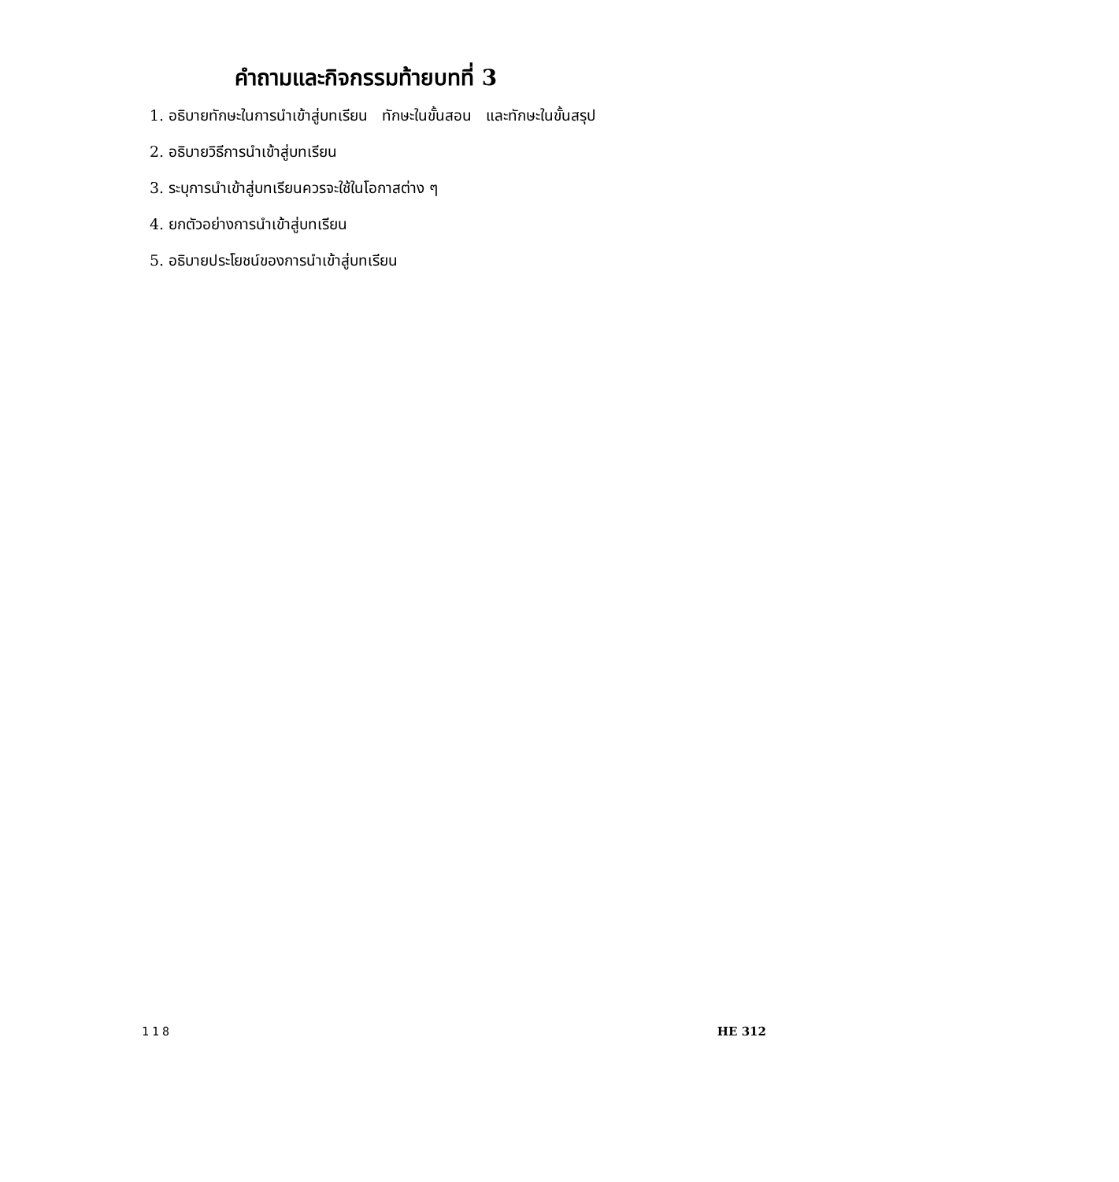คำถามและกิจกรรมท้ายบทที่ 3
1. อธิบายทักษะในการนำเข้าสู่บทเรียน ทักษะในขั้นสอน และทักษะในขั้นสรุป
2. อธิบายวิธีการนำเข้าสู่บทเรียน
3. ระบุการนำเข้าสู่บทเรียนควรจะใช้ในโอกาสต่าง ๆ
4. ยกตัวอย่างการนำเข้าสู่บทเรียน
5. อธิบายประโยชน์ของการนำเข้าสู่บทเรียน
118 HE 312